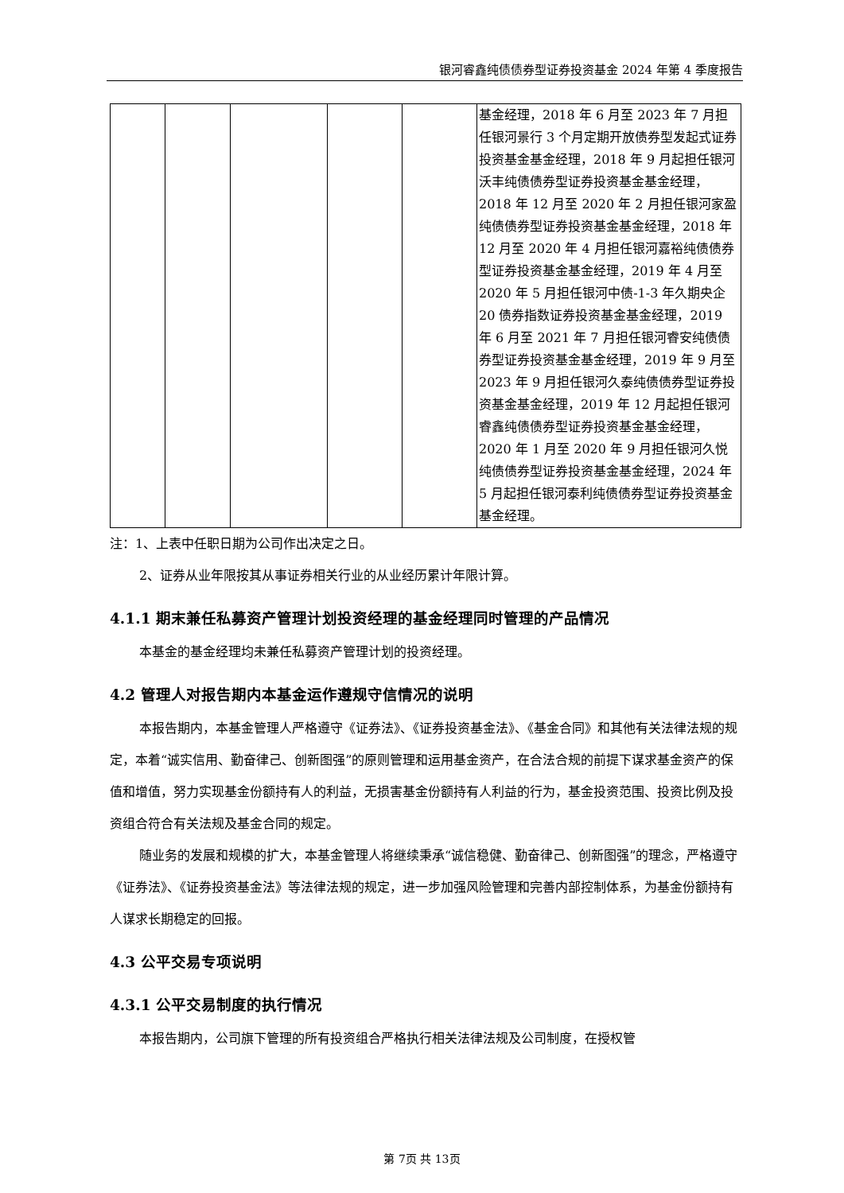银河睿鑫纯债债券型证券投资基金 2024 年第 4 季度报告
| | | | | | 基金经理，2018 年 6 月至 2023 年 7 月担任银河景行 3 个月定期开放债券型发起式证券投资基金基金经理，2018 年 9 月起担任银河沃丰纯债债券型证券投资基金基金经理，2018 年 12 月至 2020 年 2 月担任银河家盈纯债债券型证券投资基金基金经理，2018 年 12 月至 2020 年 4 月担任银河嘉裕纯债债券型证券投资基金基金经理，2019 年 4 月至 2020 年 5 月担任银河中债-1-3 年久期央企 20 债券指数证券投资基金基金经理，2019 年 6 月至 2021 年 7 月担任银河睿安纯债债券型证券投资基金基金经理，2019 年 9 月至 2023 年 9 月担任银河久泰纯债债券型证券投资基金基金经理，2019 年 12 月起担任银河睿鑫纯债债券型证券投资基金基金经理，2020 年 1 月至 2020 年 9 月担任银河久悦纯债债券型证券投资基金基金经理，2024 年 5 月起担任银河泰利纯债债券型证券投资基金基金经理。 |
注：1、上表中任职日期为公司作出决定之日。
2、证券从业年限按其从事证券相关行业的从业经历累计年限计算。
4.1.1 期末兼任私募资产管理计划投资经理的基金经理同时管理的产品情况
本基金的基金经理均未兼任私募资产管理计划的投资经理。
4.2 管理人对报告期内本基金运作遵规守信情况的说明
本报告期内，本基金管理人严格遵守《证券法》、《证券投资基金法》、《基金合同》和其他有关法律法规的规定，本着“诚实信用、勤奋律己、创新图强”的原则管理和运用基金资产，在合法合规的前提下谋求基金资产的保值和增值，努力实现基金份额持有人的利益，无损害基金份额持有人利益的行为，基金投资范围、投资比例及投资组合符合有关法规及基金合同的规定。
随业务的发展和规模的扩大，本基金管理人将继续秉承“诚信稳健、勤奋律己、创新图强”的理念，严格遵守《证券法》、《证券投资基金法》等法律法规的规定，进一步加强风险管理和完善内部控制体系，为基金份额持有人谋求长期稳定的回报。
4.3 公平交易专项说明
4.3.1 公平交易制度的执行情况
本报告期内，公司旗下管理的所有投资组合严格执行相关法律法规及公司制度，在授权管
第 7页 共 13页